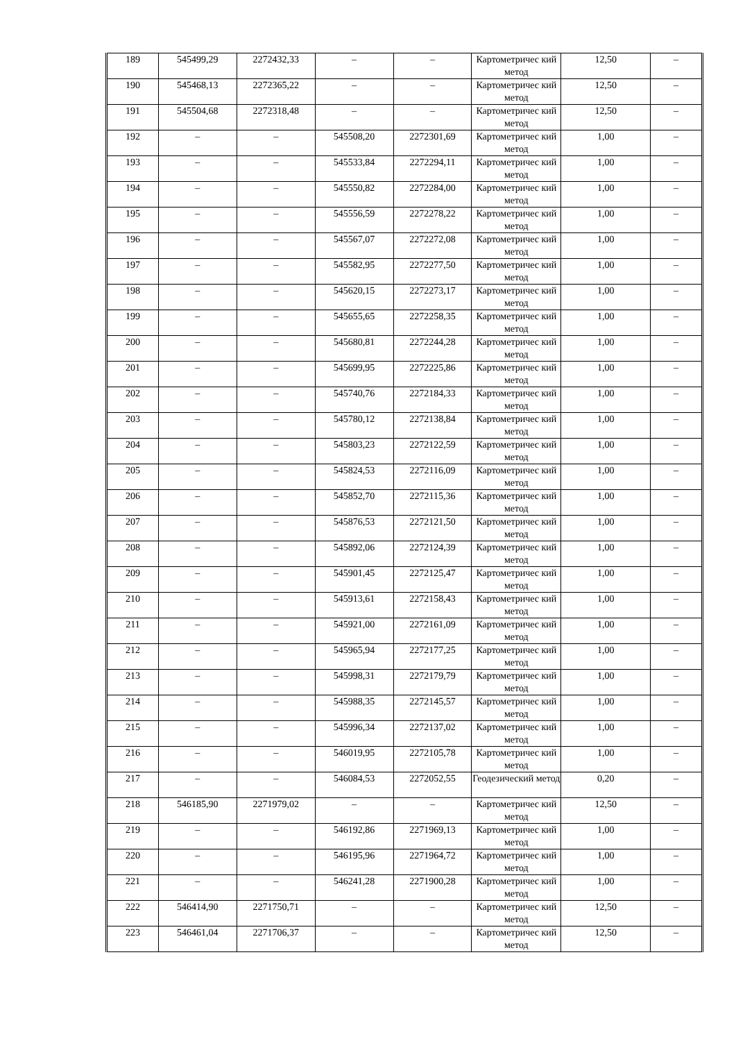| 189 | 545499,29 | 2272432,33 | – | – | Картометричес кий метод | 12,50 | – |
| 190 | 545468,13 | 2272365,22 | – | – | Картометричес кий метод | 12,50 | – |
| 191 | 545504,68 | 2272318,48 | – | – | Картометричес кий метод | 12,50 | – |
| 192 | – | – | 545508,20 | 2272301,69 | Картометричес кий метод | 1,00 | – |
| 193 | – | – | 545533,84 | 2272294,11 | Картометричес кий метод | 1,00 | – |
| 194 | – | – | 545550,82 | 2272284,00 | Картометричес кий метод | 1,00 | – |
| 195 | – | – | 545556,59 | 2272278,22 | Картометричес кий метод | 1,00 | – |
| 196 | – | – | 545567,07 | 2272272,08 | Картометричес кий метод | 1,00 | – |
| 197 | – | – | 545582,95 | 2272277,50 | Картометричес кий метод | 1,00 | – |
| 198 | – | – | 545620,15 | 2272273,17 | Картометричес кий метод | 1,00 | – |
| 199 | – | – | 545655,65 | 2272258,35 | Картометричес кий метод | 1,00 | – |
| 200 | – | – | 545680,81 | 2272244,28 | Картометричес кий метод | 1,00 | – |
| 201 | – | – | 545699,95 | 2272225,86 | Картометричес кий метод | 1,00 | – |
| 202 | – | – | 545740,76 | 2272184,33 | Картометричес кий метод | 1,00 | – |
| 203 | – | – | 545780,12 | 2272138,84 | Картометричес кий метод | 1,00 | – |
| 204 | – | – | 545803,23 | 2272122,59 | Картометричес кий метод | 1,00 | – |
| 205 | – | – | 545824,53 | 2272116,09 | Картометричес кий метод | 1,00 | – |
| 206 | – | – | 545852,70 | 2272115,36 | Картометричес кий метод | 1,00 | – |
| 207 | – | – | 545876,53 | 2272121,50 | Картометричес кий метод | 1,00 | – |
| 208 | – | – | 545892,06 | 2272124,39 | Картометричес кий метод | 1,00 | – |
| 209 | – | – | 545901,45 | 2272125,47 | Картометричес кий метод | 1,00 | – |
| 210 | – | – | 545913,61 | 2272158,43 | Картометричес кий метод | 1,00 | – |
| 211 | – | – | 545921,00 | 2272161,09 | Картометричес кий метод | 1,00 | – |
| 212 | – | – | 545965,94 | 2272177,25 | Картометричес кий метод | 1,00 | – |
| 213 | – | – | 545998,31 | 2272179,79 | Картометричес кий метод | 1,00 | – |
| 214 | – | – | 545988,35 | 2272145,57 | Картометричес кий метод | 1,00 | – |
| 215 | – | – | 545996,34 | 2272137,02 | Картометричес кий метод | 1,00 | – |
| 216 | – | – | 546019,95 | 2272105,78 | Картометричес кий метод | 1,00 | – |
| 217 | – | – | 546084,53 | 2272052,55 | Геодезический метод | 0,20 | – |
| 218 | 546185,90 | 2271979,02 | – | – | Картометричес кий метод | 12,50 | – |
| 219 | – | – | 546192,86 | 2271969,13 | Картометричес кий метод | 1,00 | – |
| 220 | – | – | 546195,96 | 2271964,72 | Картометричес кий метод | 1,00 | – |
| 221 | – | – | 546241,28 | 2271900,28 | Картометричес кий метод | 1,00 | – |
| 222 | 546414,90 | 2271750,71 | – | – | Картометричес кий метод | 12,50 | – |
| 223 | 546461,04 | 2271706,37 | – | – | Картометричес кий метод | 12,50 | – |